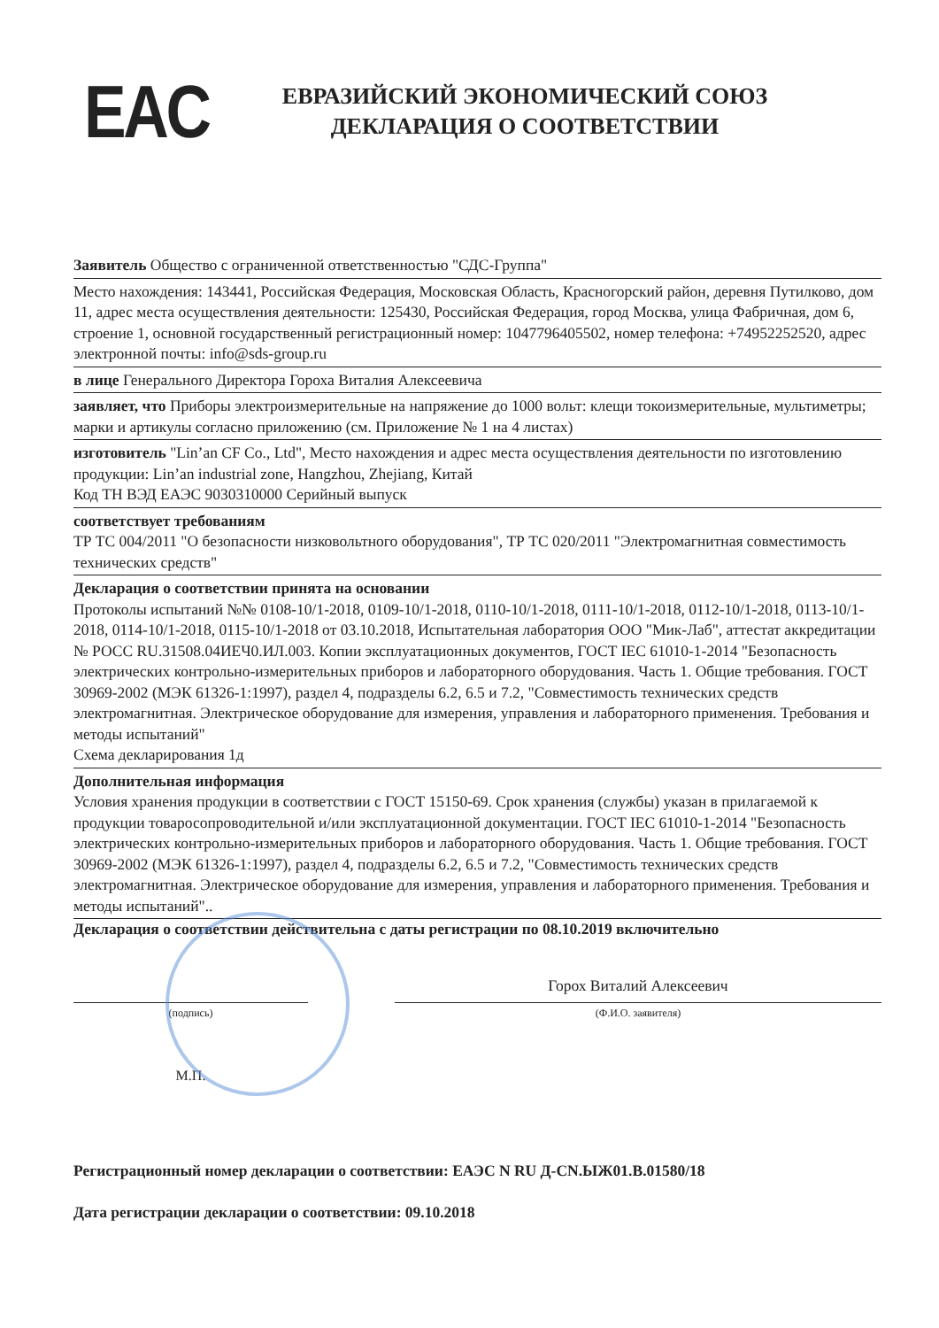EAC
ЕВРАЗИЙСКИЙ ЭКОНОМИЧЕСКИЙ СОЮЗ
ДЕКЛАРАЦИЯ О СООТВЕТСТВИИ
Заявитель Общество с ограниченной ответственностью "СДС-Группа"
Место нахождения: 143441, Российская Федерация, Московская Область, Красногорский район, деревня Путилково, дом 11, адрес места осуществления деятельности: 125430, Российская Федерация, город Москва, улица Фабричная, дом 6, строение 1, основной государственный регистрационный номер: 1047796405502, номер телефона: +74952252520, адрес электронной почты: info@sds-group.ru
в лице Генерального Директора Гороха Виталия Алексеевича
заявляет, что Приборы электроизмерительные на напряжение до 1000 вольт: клещи токоизмерительные, мультиметры; марки и артикулы согласно приложению (см. Приложение № 1 на 4 листах)
изготовитель "Lin’an CF Co., Ltd", Место нахождения и адрес места осуществления деятельности по изготовлению продукции: Lin’an industrial zone, Hangzhou, Zhejiang, Китай
Код ТН ВЭД ЕАЭС 9030310000 Серийный выпуск
соответствует требованиям
ТР ТС 004/2011 "О безопасности низковольтного оборудования", ТР ТС 020/2011 "Электромагнитная совместимость технических средств"
Декларация о соответствии принята на основании
Протоколы испытаний №№ 0108-10/1-2018, 0109-10/1-2018, 0110-10/1-2018, 0111-10/1-2018, 0112-10/1-2018, 0113-10/1-2018, 0114-10/1-2018, 0115-10/1-2018 от 03.10.2018, Испытательная лаборатория ООО "Мик-Лаб", аттестат аккредитации № РОСС RU.31508.04ИЕЧ0.ИЛ.003. Копии эксплуатационных документов, ГОСТ IEC 61010-1-2014 "Безопасность электрических контрольно-измерительных приборов и лабораторного оборудования. Часть 1. Общие требования. ГОСТ 30969-2002 (МЭК 61326-1:1997), раздел 4, подразделы 6.2, 6.5 и 7.2, "Совместимость технических средств электромагнитная. Электрическое оборудование для измерения, управления и лабораторного применения. Требования и методы испытаний"
Схема декларирования 1д
Дополнительная информация
Условия хранения продукции в соответствии с ГОСТ 15150-69. Срок хранения (службы) указан в прилагаемой к продукции товаросопроводительной и/или эксплуатационной документации. ГОСТ IEC 61010-1-2014 "Безопасность электрических контрольно-измерительных приборов и лабораторного оборудования. Часть 1. Общие требования. ГОСТ 30969-2002 (МЭК 61326-1:1997), раздел 4, подразделы 6.2, 6.5 и 7.2, "Совместимость технических средств электромагнитная. Электрическое оборудование для измерения, управления и лабораторного применения. Требования и методы испытаний"..
Декларация о соответствии действительна с даты регистрации по 08.10.2019 включительно
(подпись)
М.П.
Горох Виталий Алексеевич
(Ф.И.О. заявителя)
Регистрационный номер декларации о соответствии: ЕАЭС N RU Д-CN.ЫЖ01.В.01580/18
Дата регистрации декларации о соответствии: 09.10.2018